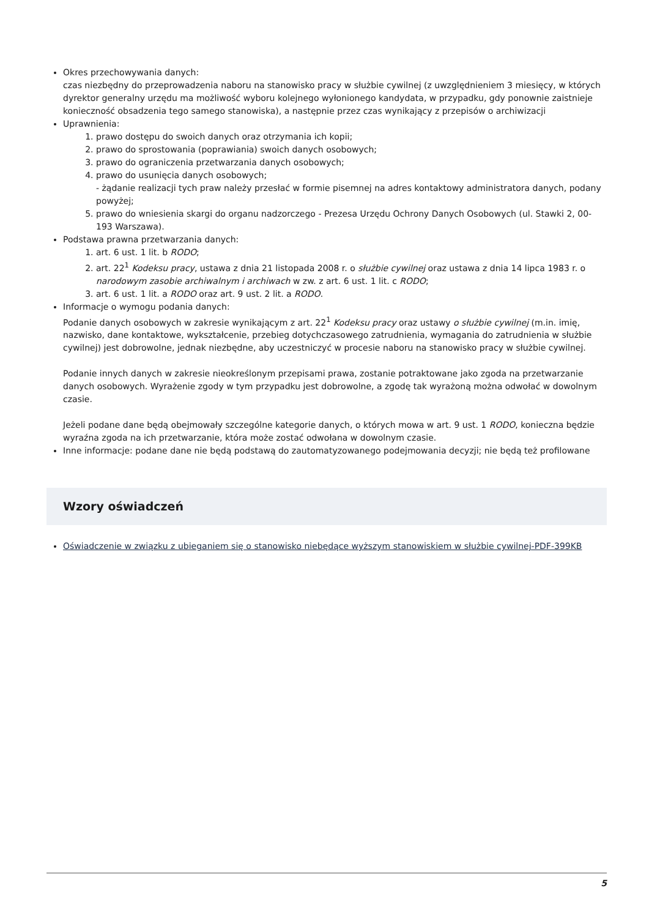Okres przechowywania danych:
czas niezbędny do przeprowadzenia naboru na stanowisko pracy w służbie cywilnej (z uwzględnieniem 3 miesięcy, w których dyrektor generalny urzędu ma możliwość wyboru kolejnego wyłonionego kandydata, w przypadku, gdy ponownie zaistnieje konieczność obsadzenia tego samego stanowiska), a następnie przez czas wynikający z przepisów o archiwizacji
Uprawnienia:
1. prawo dostępu do swoich danych oraz otrzymania ich kopii;
2. prawo do sprostowania (poprawiania) swoich danych osobowych;
3. prawo do ograniczenia przetwarzania danych osobowych;
4. prawo do usunięcia danych osobowych;
- żądanie realizacji tych praw należy przesłać w formie pisemnej na adres kontaktowy administratora danych, podany powyżej;
5. prawo do wniesienia skargi do organu nadzorczego - Prezesa Urzędu Ochrony Danych Osobowych (ul. Stawki 2, 00-193 Warszawa).
Podstawa prawna przetwarzania danych:
1. art. 6 ust. 1 lit. b RODO;
2. art. 22<sup>1</sup> Kodeksu pracy, ustawa z dnia 21 listopada 2008 r. o służbie cywilnej oraz ustawa z dnia 14 lipca 1983 r. o narodowym zasobie archiwalnym i archiwach w zw. z art. 6 ust. 1 lit. c RODO;
3. art. 6 ust. 1 lit. a RODO oraz art. 9 ust. 2 lit. a RODO.
Informacje o wymogu podania danych:
Podanie danych osobowych w zakresie wynikającym z art. 22<sup>1</sup> Kodeksu pracy oraz ustawy o służbie cywilnej (m.in. imię, nazwisko, dane kontaktowe, wykształcenie, przebieg dotychczasowego zatrudnienia, wymagania do zatrudnienia w służbie cywilnej) jest dobrowolne, jednak niezbędne, aby uczestniczyć w procesie naboru na stanowisko pracy w służbie cywilnej.
Podanie innych danych w zakresie nieokreślonym przepisami prawa, zostanie potraktowane jako zgoda na przetwarzanie danych osobowych. Wyrażenie zgody w tym przypadku jest dobrowolne, a zgodę tak wyrażoną można odwołać w dowolnym czasie.
Jeżeli podane dane będą obejmowały szczególne kategorie danych, o których mowa w art. 9 ust. 1 RODO, konieczna będzie wyraźna zgoda na ich przetwarzanie, która może zostać odwołana w dowolnym czasie.
Inne informacje: podane dane nie będą podstawą do zautomatyzowanego podejmowania decyzji; nie będą też profilowane
Wzory oświadczeń
Oświadczenie w związku z ubieganiem się o stanowisko niebędące wyższym stanowiskiem w służbie cywilnej-PDF-399KB
5